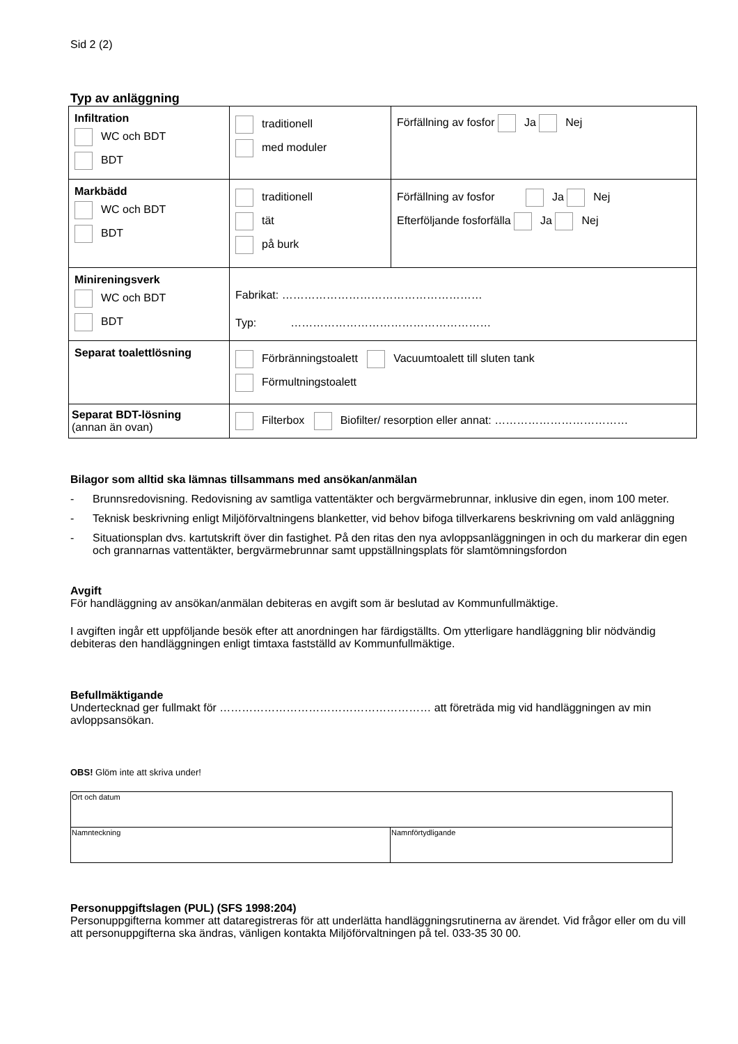Sid 2 (2)
Typ av anläggning
| Infiltration WC och BDT BDT | traditionell med moduler | Förfällning av fosfor Ja Nej |
| Markbädd WC och BDT BDT | traditionell tät på burk | Förfällning av fosfor Ja Nej Efterföljande fosforfälla Ja Nej |
| Minireningsverk WC och BDT BDT | Fabrikat: ……………………………………………… Typ: ……………………………………………… | |
| Separat toalettlösning | Förbränningstoalett Vacuumtoalett till sluten tank Förmultningstoalett | |
| Separat BDT-lösning (annan än ovan) | Filterbox Biofilter/ resorption eller annat: ……………………………… | |
Bilagor som alltid ska lämnas tillsammans med ansökan/anmälan
- Brunnsredovisning. Redovisning av samtliga vattentäkter och bergvärmebrunnar, inklusive din egen, inom 100 meter.
- Teknisk beskrivning enligt Miljöförvaltningens blanketter, vid behov bifoga tillverkarens beskrivning om vald anläggning
- Situationsplan dvs. kartutskrift över din fastighet. På den ritas den nya avloppsanläggningen in och du markerar din egen och grannarnas vattentäkter, bergvärmebrunnar samt uppställningsplats för slamtömningsfordon
Avgift
För handläggning av ansökan/anmälan debiteras en avgift som är beslutad av Kommunfullmäktige.
I avgiften ingår ett uppföljande besök efter att anordningen har färdigställts. Om ytterligare handläggning blir nödvändig debiteras den handläggningen enligt timtaxa fastställd av Kommunfullmäktige.
Befullmäktigande
Undertecknad ger fullmakt för ………………………………………………… att företräda mig vid handläggningen av min avloppsansökan.
OBS! Glöm inte att skriva under!
| Ort och datum | |
| Namnteckning | Namnförtydligande |
Personuppgiftslagen (PUL) (SFS 1998:204)
Personuppgifterna kommer att dataregistreras för att underlätta handläggningsrutinerna av ärendet. Vid frågor eller om du vill att personuppgifterna ska ändras, vänligen kontakta Miljöförvaltningen på tel. 033-35 30 00.